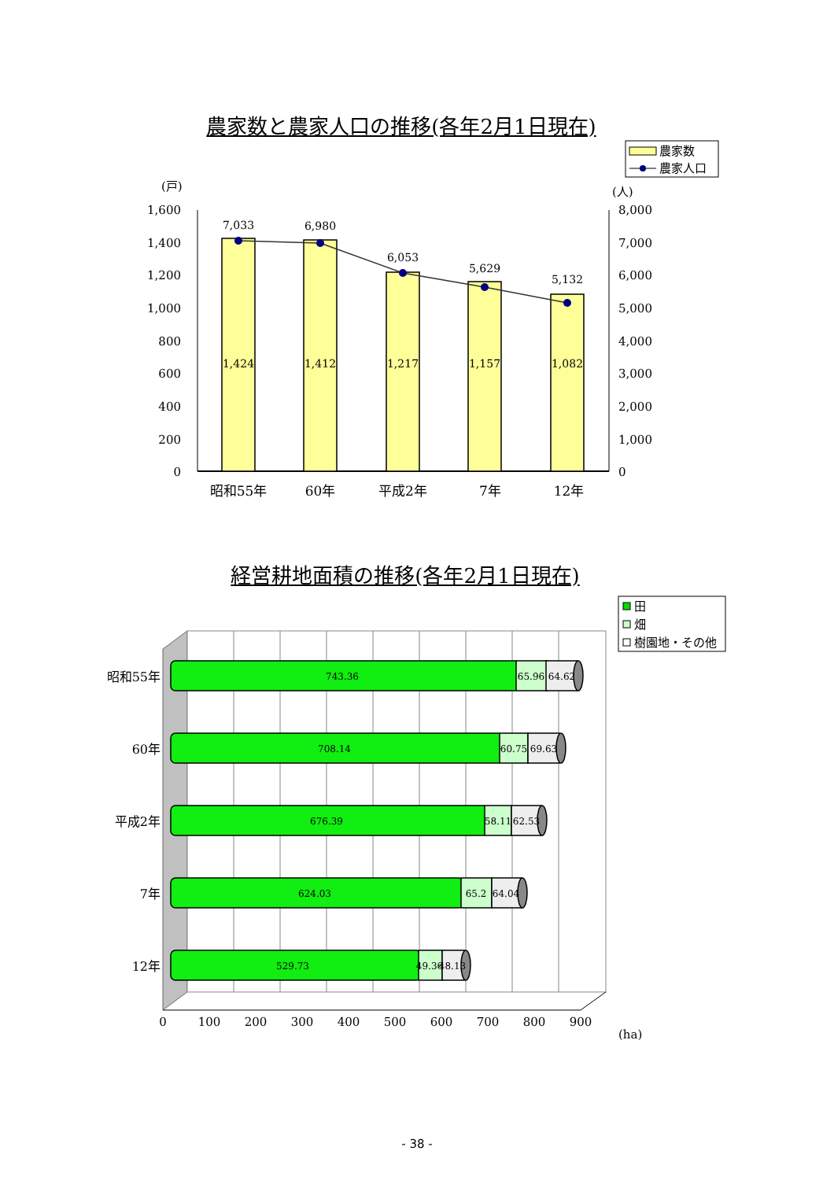農家数と農家人口の推移(各年2月1日現在)
農家数
農家人口
(戸)
(人)
1,600
1,400
1,200
1,000
800
600
400
200
0
8,000
7,000
6,000
5,000
4,000
3,000
2,000
1,000
0
1,424
1,412
1,217
1,157
1,082
7,033
6,980
6,053
5,629
5,132
昭和55年
60年
平成2年
7年
12年
経営耕地面積の推移(各年2月1日現在)
田
畑
樹園地・その他
743.36
65.96
64.62
708.14
60.75
69.63
676.39
58.11
62.53
624.03
65.2
64.04
529.73
49.36
48.13
昭和55年
60年
平成2年
7年
12年
0
100
200
300
400
500
600
700
800
900
(ha)
- 38 -